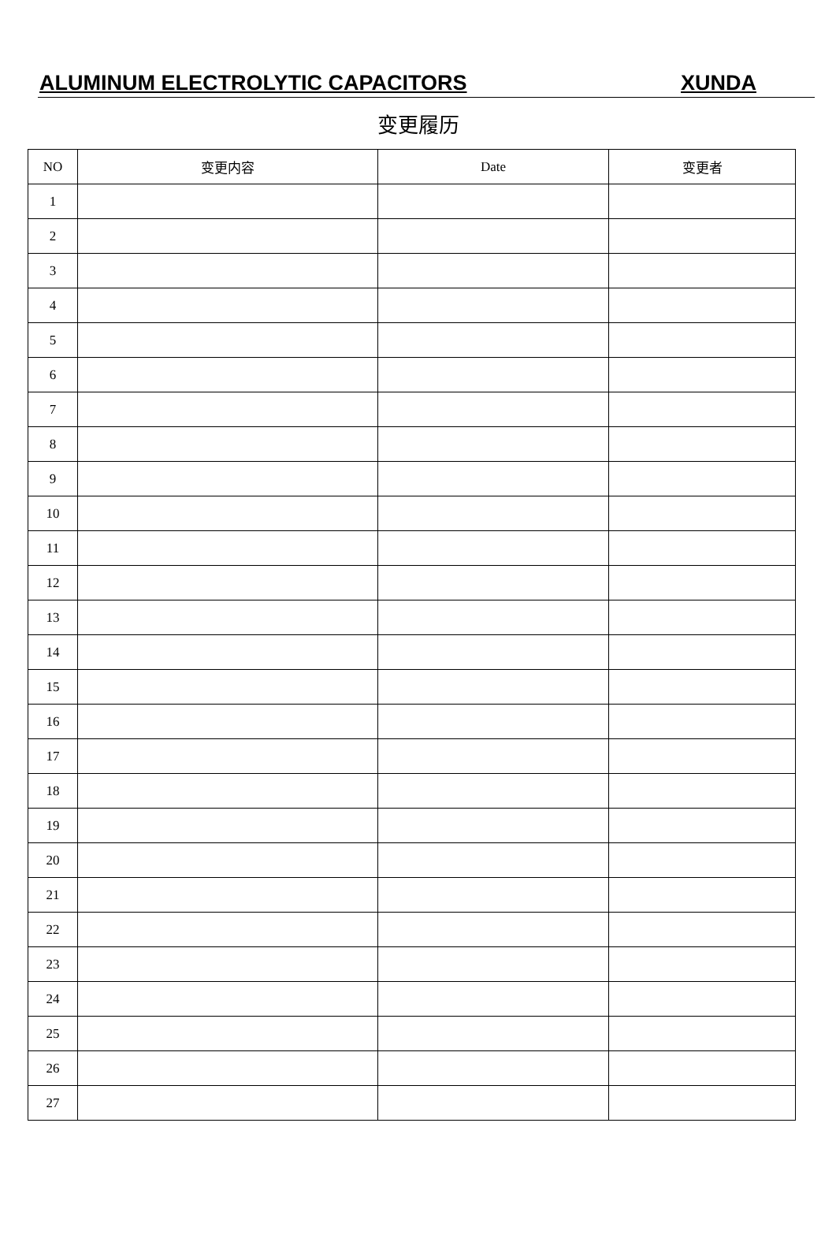ALUMINUM ELECTROLYTIC CAPACITORS XUNDA
变更履历
| NO | 变更内容 | Date | 变更者 |
| --- | --- | --- | --- |
| 1 | | | |
| 2 | | | |
| 3 | | | |
| 4 | | | |
| 5 | | | |
| 6 | | | |
| 7 | | | |
| 8 | | | |
| 9 | | | |
| 10 | | | |
| 11 | | | |
| 12 | | | |
| 13 | | | |
| 14 | | | |
| 15 | | | |
| 16 | | | |
| 17 | | | |
| 18 | | | |
| 19 | | | |
| 20 | | | |
| 21 | | | |
| 22 | | | |
| 23 | | | |
| 24 | | | |
| 25 | | | |
| 26 | | | |
| 27 | | | |